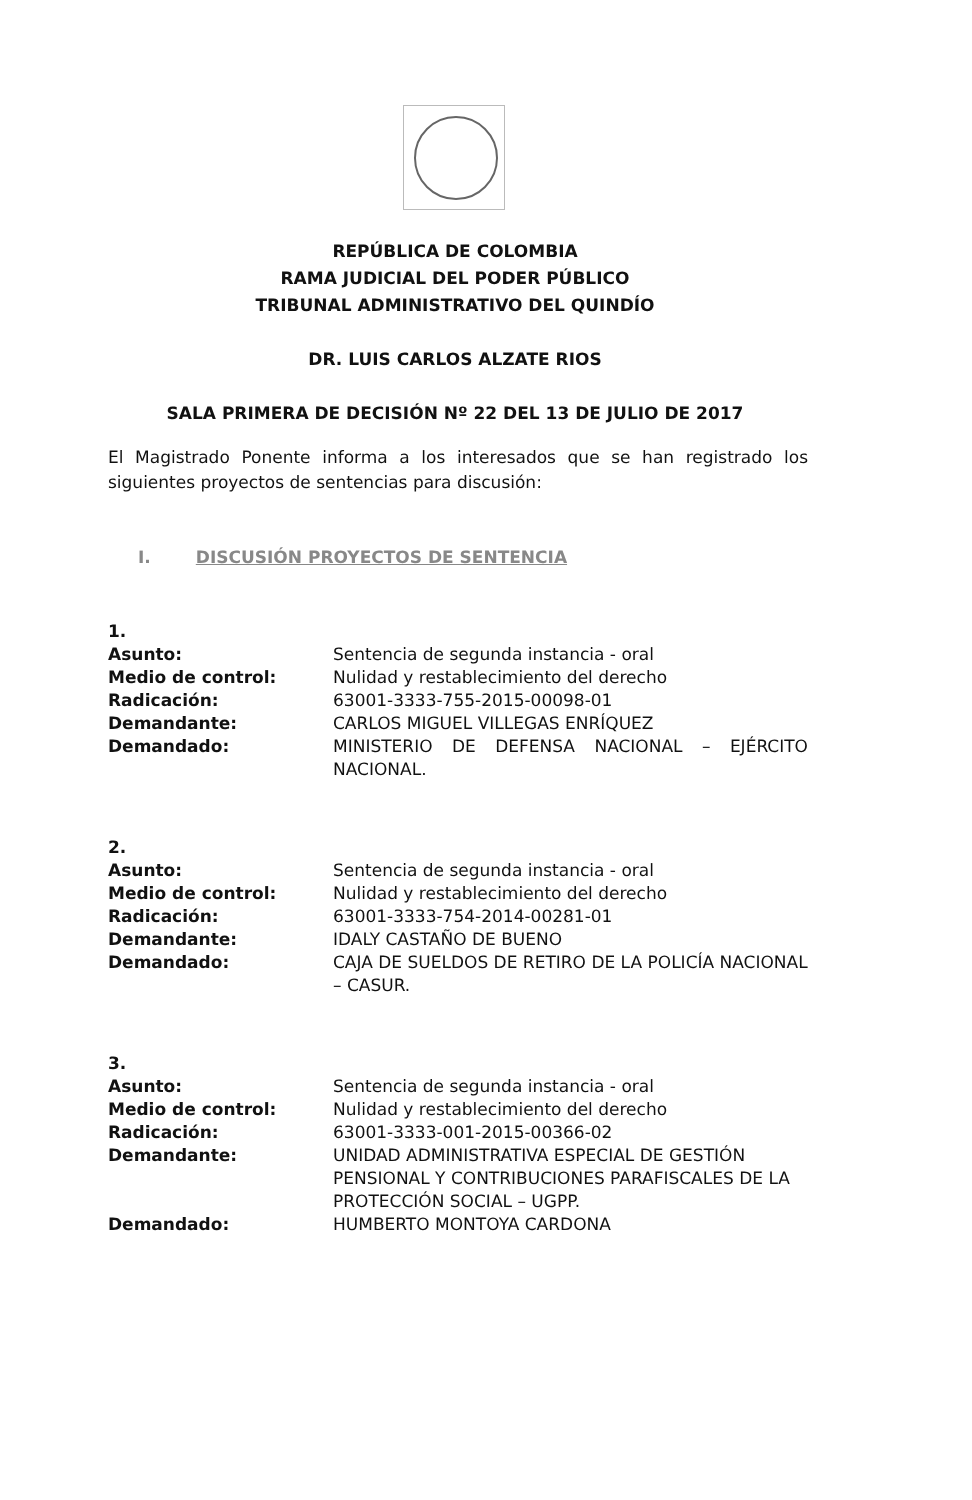REPÚBLICA DE COLOMBIA
RAMA JUDICIAL DEL PODER PÚBLICO
TRIBUNAL ADMINISTRATIVO DEL QUINDÍO
DR. LUIS CARLOS ALZATE RIOS
SALA PRIMERA DE DECISIÓN Nº 22 DEL 13 DE JULIO DE 2017
El Magistrado Ponente informa a los interesados que se han registrado los siguientes proyectos de sentencias para discusión:
I. DISCUSIÓN PROYECTOS DE SENTENCIA
| 1. | |
| Asunto: | Sentencia de segunda instancia - oral |
| Medio de control: | Nulidad y restablecimiento del derecho |
| Radicación: | 63001-3333-755-2015-00098-01 |
| Demandante: | CARLOS MIGUEL VILLEGAS ENRÍQUEZ |
| Demandado: | MINISTERIO DE DEFENSA NACIONAL – EJÉRCITO NACIONAL. |
| 2. | |
| Asunto: | Sentencia de segunda instancia - oral |
| Medio de control: | Nulidad y restablecimiento del derecho |
| Radicación: | 63001-3333-754-2014-00281-01 |
| Demandante: | IDALY CASTAÑO DE BUENO |
| Demandado: | CAJA DE SUELDOS DE RETIRO DE LA POLICÍA NACIONAL – CASUR. |
| 3. | |
| Asunto: | Sentencia de segunda instancia - oral |
| Medio de control: | Nulidad y restablecimiento del derecho |
| Radicación: | 63001-3333-001-2015-00366-02 |
| Demandante: | UNIDAD ADMINISTRATIVA ESPECIAL DE GESTIÓN PENSIONAL Y CONTRIBUCIONES PARAFISCALES DE LA PROTECCIÓN SOCIAL – UGPP. |
| Demandado: | HUMBERTO MONTOYA CARDONA |